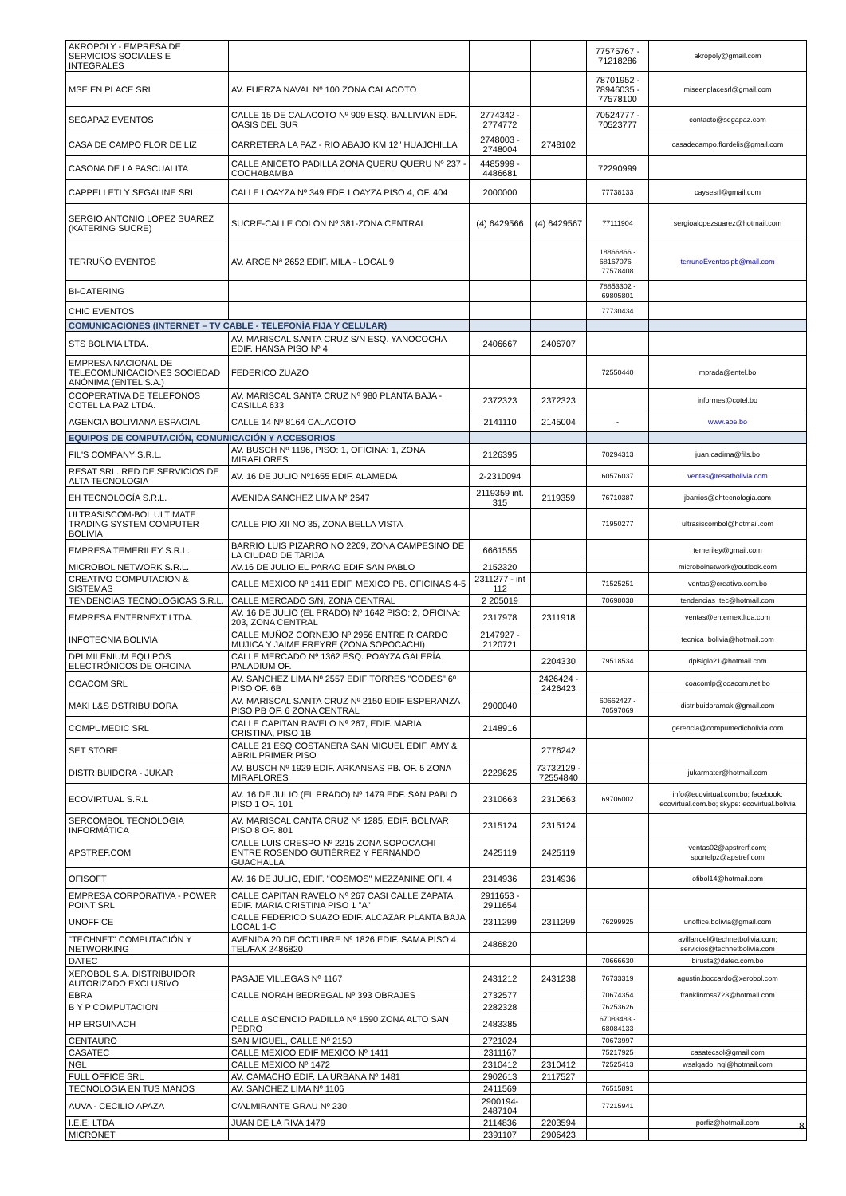| AKROPOLY - EMPRESA DE SERVICIOS SOCIALES E INTEGRALES | | | | 77575767 - 71218286 | akropoly@gmail.com |
| MSE EN PLACE SRL | AV. FUERZA NAVAL Nº 100 ZONA CALACOTO | | | 78701952 - 78946035 - 77578100 | miseenplacesrl@gmail.com |
| SEGAPAZ EVENTOS | CALLE 15 DE CALACOTO Nº 909 ESQ. BALLIVIAN EDF. OASIS DEL SUR | 2774342 - 2774772 | | 70524777 - 70523777 | contacto@segapaz.com |
| CASA DE CAMPO FLOR DE LIZ | CARRETERA LA PAZ - RIO ABAJO KM 12" HUAJCHILLA | 2748003 - 2748004 | 2748102 | | casadecampo.flordelis@gmail.com |
| CASONA DE LA PASCUALITA | CALLE ANICETO PADILLA ZONA QUERU QUERU Nº 237 - COCHABAMBA | 4485999 - 4486681 | | 72290999 | |
| CAPPELLETI Y SEGALINE SRL | CALLE LOAYZA Nº 349 EDF. LOAYZA PISO 4, OF. 404 | 2000000 | | 77738133 | caysesrl@gmail.com |
| SERGIO ANTONIO LOPEZ SUAREZ (KATERING SUCRE) | SUCRE-CALLE COLON Nº 381-ZONA CENTRAL | (4) 6429566 | (4) 6429567 | 77111904 | sergioalopezsuarez@hotmail.com |
| TERRUÑO EVENTOS | AV. ARCE Nª 2652 EDIF. MILA - LOCAL 9 | | | 18866866 - 68167076 - 77578408 | terrunoEventoslpb@mail.com |
| BI-CATERING | | | | 78853302 - 69805801 | |
| CHIC EVENTOS | | | | 77730434 | |
| COMUNICACIONES (INTERNET – TV CABLE - TELEFONÍA FIJA Y CELULAR) | | | | | |
| STS BOLIVIA LTDA. | AV. MARISCAL SANTA CRUZ S/N ESQ. YANOCOCHA EDIF. HANSA PISO Nº 4 | 2406667 | 2406707 | | |
| EMPRESA NACIONAL DE TELECOMUNICACIONES SOCIEDAD ANÓNIMA (ENTEL S.A.) | FEDERICO ZUAZO | | | 72550440 | mprada@entel.bo |
| COOPERATIVA DE TELEFONOS COTEL LA PAZ LTDA. | AV. MARISCAL SANTA CRUZ Nº 980 PLANTA BAJA - CASILLA 633 | 2372323 | 2372323 | | informes@cotel.bo |
| AGENCIA BOLIVIANA ESPACIAL | CALLE 14 Nº 8164 CALACOTO | 2141110 | 2145004 | - | www.abe.bo |
| EQUIPOS DE COMPUTACIÓN, COMUNICACIÓN Y ACCESORIOS | | | | | |
| FIL'S COMPANY S.R.L. | AV. BUSCH Nº 1196, PISO: 1, OFICINA: 1, ZONA MIRAFLORES | 2126395 | | 70294313 | juan.cadima@fils.bo |
| RESAT SRL. RED DE SERVICIOS DE ALTA TECNOLOGIA | AV. 16 DE JULIO Nº1655 EDIF. ALAMEDA | 2-2310094 | | 60576037 | ventas@resatbolivia.com |
| EH TECNOLOGÍA S.R.L. | AVENIDA SANCHEZ LIMA N° 2647 | 2119359 int. 315 | 2119359 | 76710387 | jbarrios@ehtecnologia.com |
| ULTRASISCOM-BOL ULTIMATE TRADING SYSTEM COMPUTER BOLIVIA | CALLE PIO XII NO 35, ZONA BELLA VISTA | | | 71950277 | ultrasiscombol@hotmail.com |
| EMPRESA TEMERILEY S.R.L. | BARRIO LUIS PIZARRO NO 2209, ZONA CAMPESINO DE LA CIUDAD DE TARIJA | 6661555 | | | temeriley@gmail.com |
| MICROBOL NETWORK S.R.L. | AV.16 DE JULIO EL PARAO EDIF SAN PABLO | 2152320 | | | microbolnetwork@outlook.com |
| CREATIVO COMPUTACION & SISTEMAS | CALLE MEXICO Nº 1411 EDIF. MEXICO PB. OFICINAS 4-5 | 2311277 - int 112 | | 71525251 | ventas@creativo.com.bo |
| TENDENCIAS TECNOLOGICAS S.R.L. | CALLE MERCADO S/N, ZONA CENTRAL | 2 205019 | | 70698038 | tendencias_tec@hotmail.com |
| EMPRESA ENTERNEXT LTDA. | AV. 16 DE JULIO (EL PRADO) Nº 1642 PISO: 2, OFICINA: 203, ZONA CENTRAL | 2317978 | 2311918 | | ventas@enternextltda.com |
| INFOTECNIA BOLIVIA | CALLE MUÑOZ CORNEJO Nº 2956 ENTRE RICARDO MUJICA Y JAIME FREYRE (ZONA SOPOCACHI) | 2147927 - 2120721 | | | tecnica_bolivia@hotmail.com |
| DPI MILENIUM EQUIPOS ELECTRÓNICOS DE OFICINA | CALLE MERCADO Nº 1362 ESQ. POAYZA GALERÍA PALADIUM OF. | | 2204330 | 79518534 | dpisiglo21@hotmail.com |
| COACOM SRL | AV. SANCHEZ LIMA Nº 2557 EDIF TORRES "CODES" 6º PISO OF. 6B | | 2426424 - 2426423 | | coacomlp@coacom.net.bo |
| MAKI L&S DSTRIBUIDORA | AV. MARISCAL SANTA CRUZ Nº 2150 EDIF ESPERANZA PISO PB OF. 6 ZONA CENTRAL | 2900040 | | 60662427 - 70597069 | distribuidoramaki@gmail.com |
| COMPUMEDIC SRL | CALLE CAPITAN RAVELO Nº 267, EDIF. MARIA CRISTINA, PISO 1B | 2148916 | | | gerencia@compumedicbolivia.com |
| SET STORE | CALLE 21 ESQ COSTANERA SAN MIGUEL EDIF. AMY & ABRIL PRIMER PISO | | 2776242 | | |
| DISTRIBUIDORA - JUKAR | AV. BUSCH Nº 1929 EDIF. ARKANSAS PB. OF. 5 ZONA MIRAFLORES | 2229625 | 73732129 - 72554840 | | jukarmater@hotmail.com |
| ECOVIRTUAL S.R.L | AV. 16 DE JULIO (EL PRADO) Nº 1479 EDF. SAN PABLO PISO 1 OF. 101 | 2310663 | 2310663 | 69706002 | info@ecovirtual.com.bo; facebook: ecovirtual.com.bo; skype: ecovirtual.bolivia |
| SERCOMBOL TECNOLOGIA INFORMÁTICA | AV. MARISCAL CANTA CRUZ Nº 1285, EDIF. BOLIVAR PISO 8 OF. 801 | 2315124 | 2315124 | | |
| APSTREF.COM | CALLE LUIS CRESPO Nº 2215 ZONA SOPOCACHI ENTRE ROSENDO GUTIÉRREZ Y FERNANDO GUACHALLA | 2425119 | 2425119 | | ventas02@apstrerf.com; sportelpz@apstref.com |
| OFISOFT | AV. 16 DE JULIO, EDIF. "COSMOS" MEZZANINE OFI. 4 | 2314936 | 2314936 | | ofibol14@hotmail.com |
| EMPRESA CORPORATIVA - POWER POINT SRL | CALLE CAPITAN RAVELO Nº 267 CASI CALLE ZAPATA, EDIF. MARIA CRISTINA PISO 1 "A" | 2911653 - 2911654 | | | |
| UNOFFICE | CALLE FEDERICO SUAZO EDIF. ALCAZAR PLANTA BAJA LOCAL 1-C | 2311299 | 2311299 | 76299925 | unoffice.bolivia@gmail.com |
| "TECHNET" COMPUTACIÓN Y NETWORKING | AVENIDA 20 DE OCTUBRE Nº 1826 EDIF. SAMA PISO 4 TEL/FAX 2486820 | 2486820 | | | avillarroel@technetbolivia.com; servicios@technetbolivia.com |
| DATEC | | | | 70666630 | birusta@datec.com.bo |
| XEROBOL S.A. DISTRIBUIDOR AUTORIZADO EXCLUSIVO | PASAJE VILLEGAS Nº 1167 | 2431212 | 2431238 | 76733319 | agustin.boccardo@xerobol.com |
| EBRA | CALLE NORAH BEDREGAL Nº 393 OBRAJES | 2732577 | | 70674354 | franklinross723@hotmail.com |
| B Y P COMPUTACION | | 2282328 | | 76253626 | |
| HP ERGUINACH | CALLE ASCENCIO PADILLA Nº 1590 ZONA ALTO SAN PEDRO | 2483385 | | 67083483 - 68084133 | |
| CENTAURO | SAN MIGUEL, CALLE Nº 2150 | 2721024 | | 70673997 | |
| CASATEC | CALLE MEXICO EDIF MEXICO Nº 1411 | 2311167 | | 75217925 | casatecsol@gmail.com |
| NGL | CALLE MEXICO Nº 1472 | 2310412 | 2310412 | 72525413 | wsalgado_ngl@hotmail.com |
| FULL OFFICE SRL | AV. CAMACHO EDIF. LA URBANA Nº 1481 | 2902613 | 2117527 | | |
| TECNOLOGIA EN TUS MANOS | AV. SANCHEZ LIMA Nº 1106 | 2411569 | | 76515891 | |
| AUVA - CECILIO APAZA | C/ALMIRANTE GRAU Nº 230 | 2900194-2487104 | | 77215941 | |
| I.E.E. LTDA | JUAN DE LA RIVA 1479 | 2114836 | 2203594 | | porfiz@hotmail.com |
| MICRONET | | 2391107 | 2906423 | | |
8